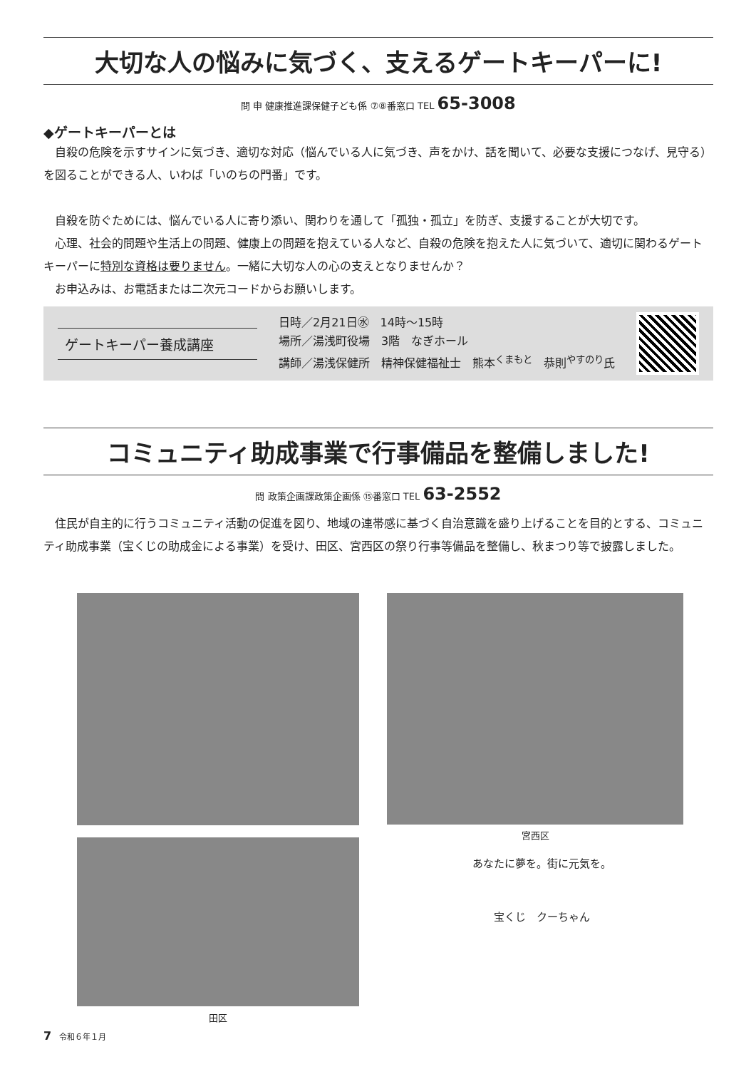大切な人の悩みに気づく、支えるゲートキーパーに!
問 申 健康推進課保健子ども係 ⑦⑧番窓口 TEL 65-3008
◆ゲートキーパーとは
自殺の危険を示すサインに気づき、適切な対応（悩んでいる人に気づき、声をかけ、話を聞いて、必要な支援につなげ、見守る）を図ることができる人、いわば「いのちの門番」です。
自殺を防ぐためには、悩んでいる人に寄り添い、関わりを通して「孤独・孤立」を防ぎ、支援することが大切です。
心理、社会的問題や生活上の問題、健康上の問題を抱えている人など、自殺の危険を抱えた人に気づいて、適切に関わるゲートキーパーに特別な資格は要りません。一緒に大切な人の心の支えとなりませんか？
お申込みは、お電話または二次元コードからお願いします。
ゲートキーパー養成講座
日時／2月21日㊌　14時～15時
場所／湯浅町役場　3階　なぎホール
講師／湯浅保健所　精神保健福祉士　熊本<sup>くまもと</sup>　恭則<sup>やすのり</sup>氏
コミュニティ助成事業で行事備品を整備しました!
問 政策企画課政策企画係 ⑮番窓口 TEL 63-2552
住民が自主的に行うコミュニティ活動の促進を図り、地域の連帯感に基づく自治意識を盛り上げることを目的とする、コミュニティ助成事業（宝くじの助成金による事業）を受け、田区、宮西区の祭り行事等備品を整備し、秋まつり等で披露しました。
宮西区
田区
あなたに夢を。街に元気を。
宝くじ　クーちゃん
7　令和６年１月